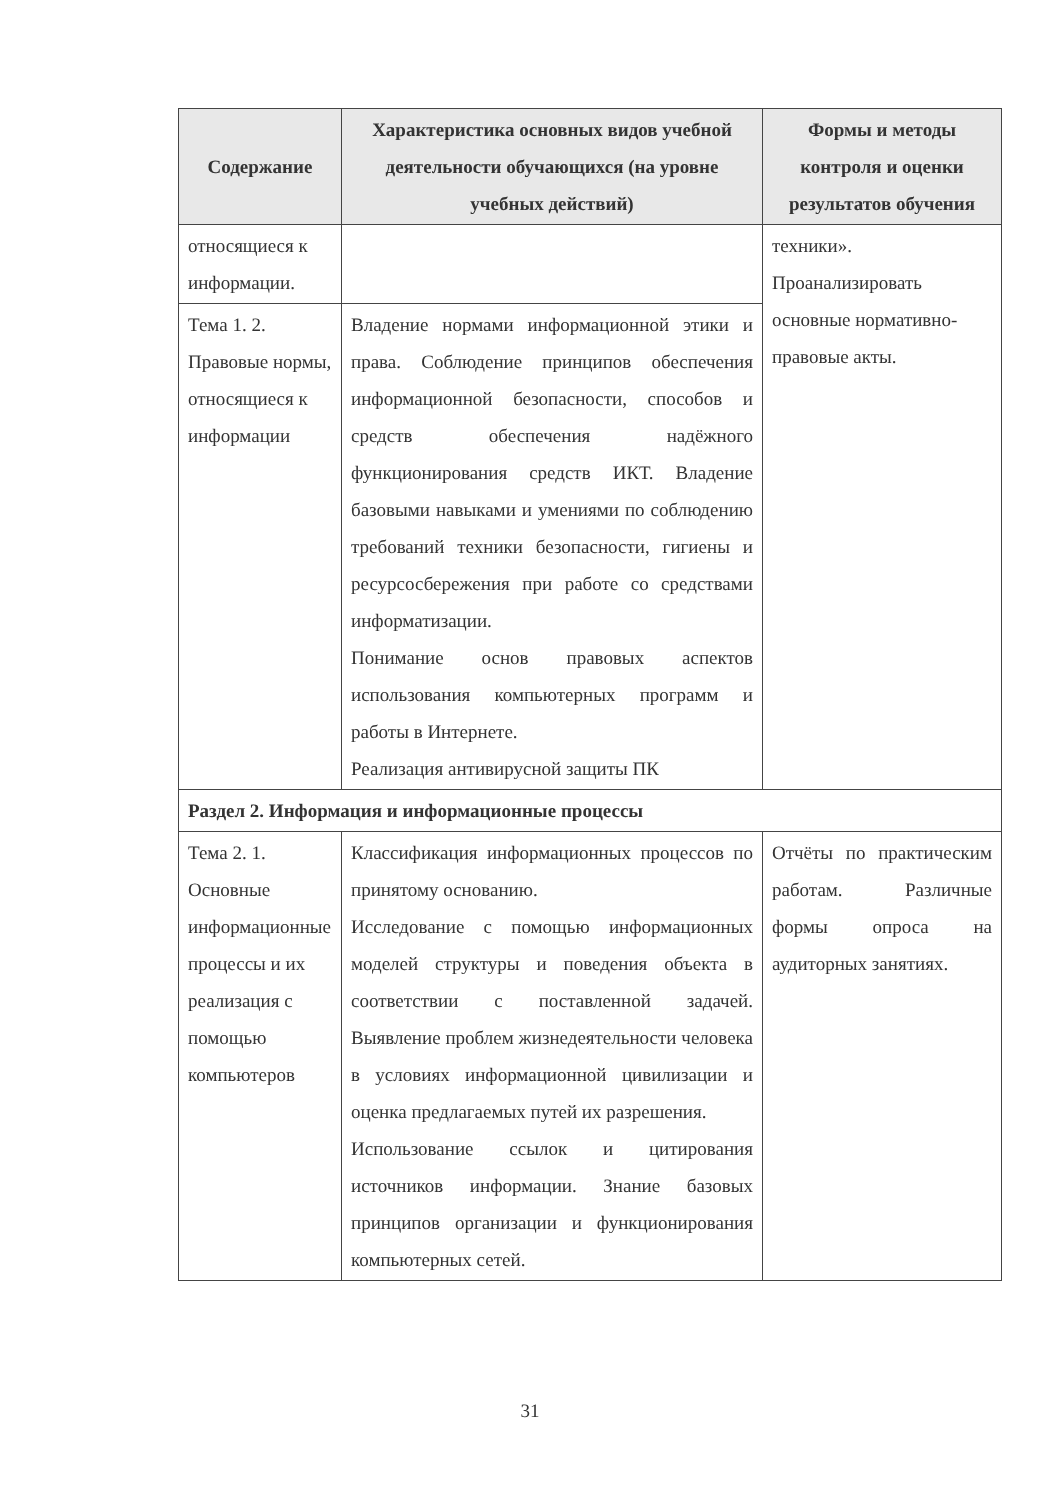| Содержание | Характеристика основных видов учебной деятельности обучающихся (на уровне учебных действий) | Формы и методы контроля и оценки результатов обучения |
| --- | --- | --- |
| относящиеся к информации. | | техники». Проанализировать основные нормативно-правовые акты. |
| Тема 1. 2. Правовые нормы, относящиеся к информации | Владение нормами информационной этики и права. Соблюдение принципов обеспечения информационной безопасности, способов и средств обеспечения надёжного функционирования средств ИКТ. Владение базовыми навыками и умениями по соблюдению требований техники безопасности, гигиены и ресурсосбережения при работе со средствами информатизации. Понимание основ правовых аспектов использования компьютерных программ и работы в Интернете. Реализация антивирусной защиты ПК | |
| Раздел 2. Информация и информационные процессы | | |
| Тема 2. 1. Основные информационные процессы и их реализация с помощью компьютеров | Классификация информационных процессов по принятому основанию. Исследование с помощью информационных моделей структуры и поведения объекта в соответствии с поставленной задачей. Выявление проблем жизнедеятельности человека в условиях информационной цивилизации и оценка предлагаемых путей их разрешения. Использование ссылок и цитирования источников информации. Знание базовых принципов организации и функционирования компьютерных сетей. | Отчёты по практическим работам. Различные формы опроса на аудиторных занятиях. |
31